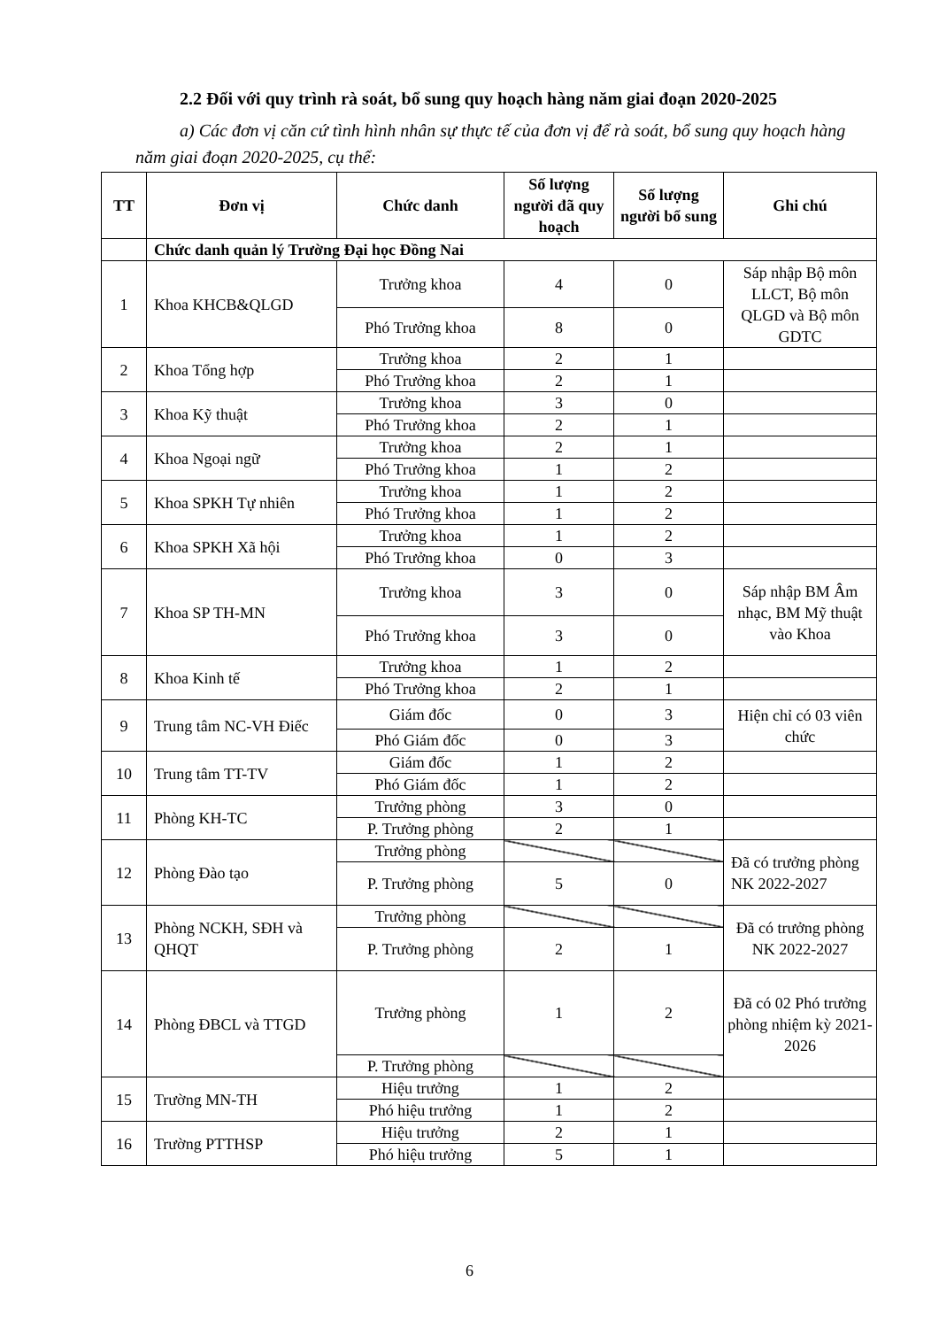2.2 Đối với quy trình rà soát, bổ sung quy hoạch hàng năm giai đoạn 2020-2025
a) Các đơn vị căn cứ tình hình nhân sự thực tế của đơn vị để rà soát, bổ sung quy hoạch hàng năm giai đoạn 2020-2025, cụ thể:
| TT | Đơn vị | Chức danh | Số lượng người đã quy hoạch | Số lượng người bổ sung | Ghi chú |
| --- | --- | --- | --- | --- | --- |
| | Chức danh quản lý Trường Đại học Đồng Nai | | | | |
| 1 | Khoa KHCB&QLGD | Trưởng khoa | 4 | 0 | Sáp nhập Bộ môn LLCT, Bộ môn QLGD và Bộ môn GDTC |
| | | Phó Trưởng khoa | 8 | 0 | |
| 2 | Khoa Tổng hợp | Trưởng khoa | 2 | 1 | |
| | | Phó Trưởng khoa | 2 | 1 | |
| 3 | Khoa Kỹ thuật | Trưởng khoa | 3 | 0 | |
| | | Phó Trưởng khoa | 2 | 1 | |
| 4 | Khoa Ngoại ngữ | Trưởng khoa | 2 | 1 | |
| | | Phó Trưởng khoa | 1 | 2 | |
| 5 | Khoa SPKH Tự nhiên | Trưởng khoa | 1 | 2 | |
| | | Phó Trưởng khoa | 1 | 2 | |
| 6 | Khoa SPKH Xã hội | Trưởng khoa | 1 | 2 | |
| | | Phó Trưởng khoa | 0 | 3 | |
| 7 | Khoa SP TH-MN | Trưởng khoa | 3 | 0 | Sáp nhập BM Âm nhạc, BM Mỹ thuật vào Khoa |
| | | Phó Trưởng khoa | 3 | 0 | |
| 8 | Khoa Kinh tế | Trưởng khoa | 1 | 2 | |
| | | Phó Trưởng khoa | 2 | 1 | |
| 9 | Trung tâm NC-VH Điếc | Giám đốc | 0 | 3 | Hiện chỉ có 03 viên chức |
| | | Phó Giám đốc | 0 | 3 | |
| 10 | Trung tâm TT-TV | Giám đốc | 1 | 2 | |
| | | Phó Giám đốc | 1 | 2 | |
| 11 | Phòng KH-TC | Trưởng phòng | 3 | 0 | |
| | | P. Trưởng phòng | 2 | 1 | |
| 12 | Phòng Đào tạo | Trưởng phòng | | | Đã có trưởng phòng NK 2022-2027 |
| | | P. Trưởng phòng | 5 | 0 | |
| 13 | Phòng NCKH, SĐH và QHQT | Trưởng phòng | | | Đã có trưởng phòng NK 2022-2027 |
| | | P. Trưởng phòng | 2 | 1 | |
| 14 | Phòng ĐBCL và TTGD | Trưởng phòng | 1 | 2 | Đã có 02 Phó trưởng phòng nhiệm kỳ 2021-2026 |
| | | P. Trưởng phòng | | | |
| 15 | Trường MN-TH | Hiệu trưởng | 1 | 2 | |
| | | Phó hiệu trưởng | 1 | 2 | |
| 16 | Trường PTTHSP | Hiệu trưởng | 2 | 1 | |
| | | Phó hiệu trưởng | 5 | 1 | |
6